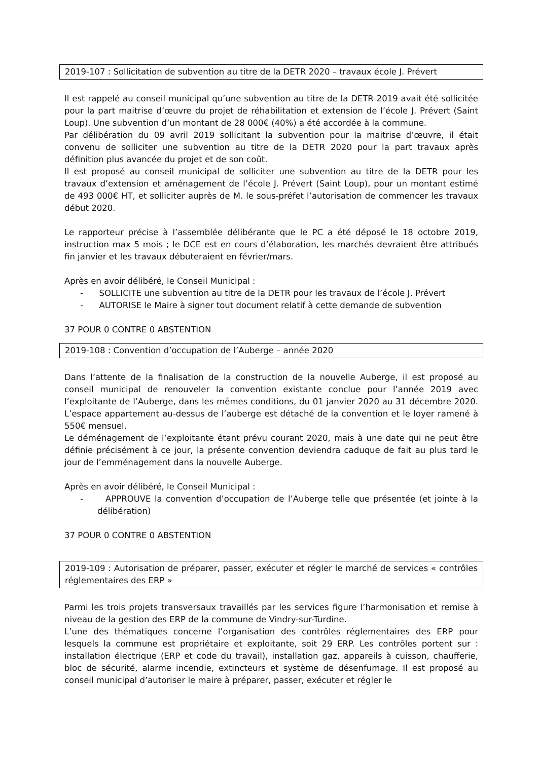2019-107 : Sollicitation de subvention au titre de la DETR 2020 – travaux école J. Prévert
Il est rappelé au conseil municipal qu’une subvention au titre de la DETR 2019 avait été sollicitée pour la part maitrise d’œuvre du projet de réhabilitation et extension de l’école J. Prévert (Saint Loup). Une subvention d’un montant de 28 000€ (40%) a été accordée à la commune.
Par délibération du 09 avril 2019 sollicitant la subvention pour la maitrise d’œuvre, il était convenu de solliciter une subvention au titre de la DETR 2020 pour la part travaux après définition plus avancée du projet et de son coût.
Il est proposé au conseil municipal de solliciter une subvention au titre de la DETR pour les travaux d’extension et aménagement de l’école J. Prévert (Saint Loup), pour un montant estimé de 493 000€ HT, et solliciter auprès de M. le sous-préfet l’autorisation de commencer les travaux début 2020.
Le rapporteur précise à l’assemblée délibérante que le PC a été déposé le 18 octobre 2019, instruction max 5 mois ; le DCE est en cours d’élaboration, les marchés devraient être attribués fin janvier et les travaux débuteraient en février/mars.
Après en avoir délibéré, le Conseil Municipal :
- SOLLICITE une subvention au titre de la DETR pour les travaux de l’école J. Prévert
- AUTORISE le Maire à signer tout document relatif à cette demande de subvention
37 POUR 0 CONTRE 0 ABSTENTION
2019-108 : Convention d’occupation de l’Auberge – année 2020
Dans l’attente de la finalisation de la construction de la nouvelle Auberge, il est proposé au conseil municipal de renouveler la convention existante conclue pour l’année 2019 avec l’exploitante de l’Auberge, dans les mêmes conditions, du 01 janvier 2020 au 31 décembre 2020. L’espace appartement au-dessus de l’auberge est détaché de la convention et le loyer ramené à 550€ mensuel.
Le déménagement de l’exploitante étant prévu courant 2020, mais à une date qui ne peut être définie précisément à ce jour, la présente convention deviendra caduque de fait au plus tard le jour de l’emménagement dans la nouvelle Auberge.
Après en avoir délibéré, le Conseil Municipal :
- APPROUVE la convention d’occupation de l’Auberge telle que présentée (et jointe à la délibération)
37 POUR 0 CONTRE 0 ABSTENTION
2019-109 : Autorisation de préparer, passer, exécuter et régler le marché de services « contrôles réglementaires des ERP »
Parmi les trois projets transversaux travaillés par les services figure l’harmonisation et remise à niveau de la gestion des ERP de la commune de Vindry-sur-Turdine.
L’une des thématiques concerne l’organisation des contrôles réglementaires des ERP pour lesquels la commune est propriétaire et exploitante, soit 29 ERP. Les contrôles portent sur : installation électrique (ERP et code du travail), installation gaz, appareils à cuisson, chaufferie, bloc de sécurité, alarme incendie, extincteurs et système de désenfumage. Il est proposé au conseil municipal d’autoriser le maire à préparer, passer, exécuter et régler le